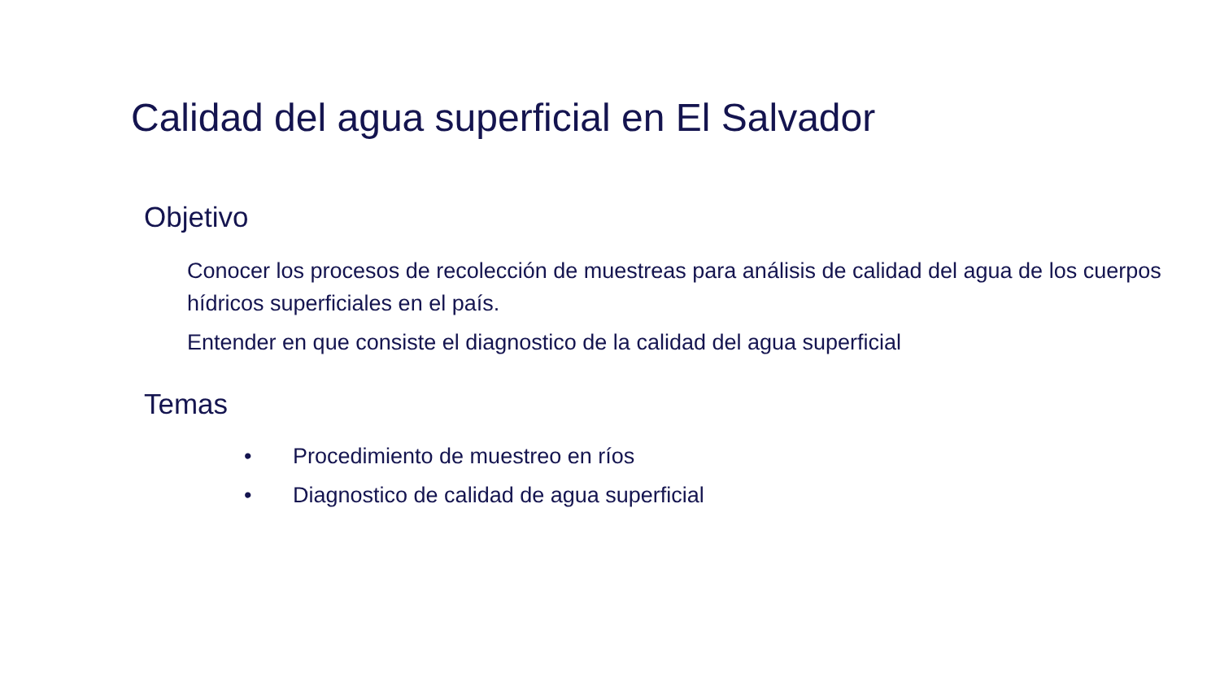Calidad del agua superficial en El Salvador
Objetivo
Conocer los procesos de recolección de muestreas para análisis de calidad del agua de los cuerpos hídricos superficiales en el país.
Entender en que consiste el diagnostico de la calidad del agua superficial
Temas
• Procedimiento de muestreo en ríos
• Diagnostico de calidad de agua superficial